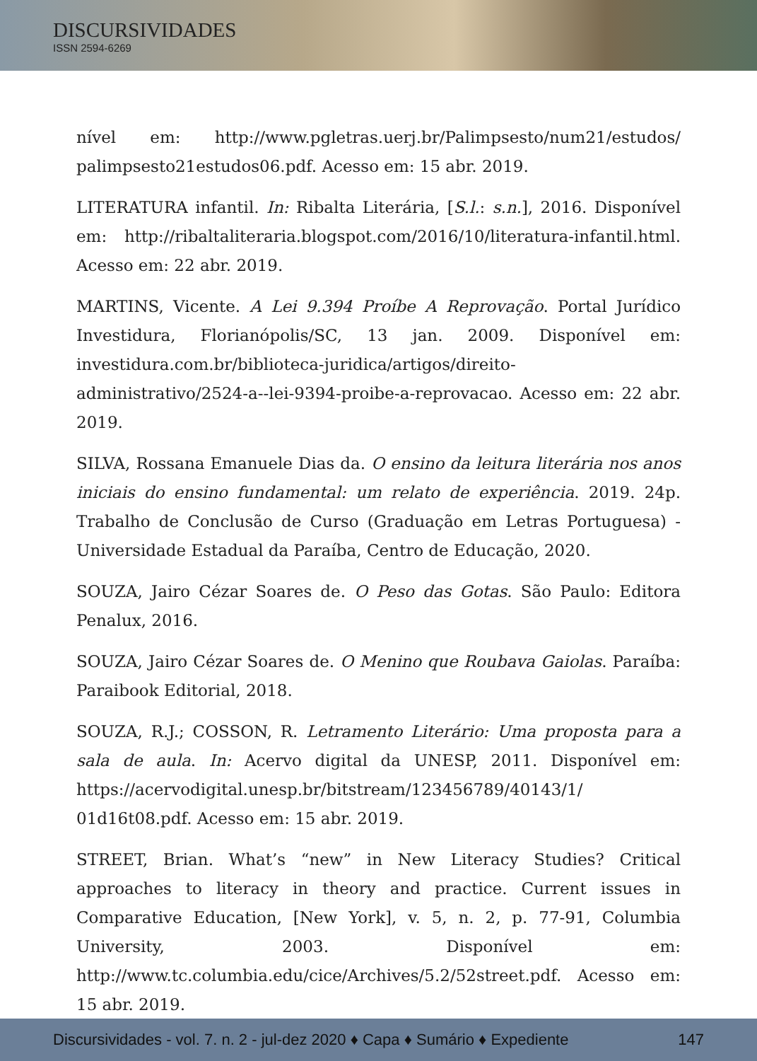DISCURSIVIDADES
ISSN 2594-6269
nível em: http://www.pgletras.uerj.br/Palimpsesto/num21/estudos/ palimpsesto21estudos06.pdf. Acesso em: 15 abr. 2019.
LITERATURA infantil. In: Ribalta Literária, [S.l.: s.n.], 2016. Disponível em: http://ribaltaliteraria.blogspot.com/2016/10/literatura-infantil.html. Acesso em: 22 abr. 2019.
MARTINS, Vicente. A Lei 9.394 Proíbe A Reprovação. Portal Jurídico Investidura, Florianópolis/SC, 13 jan. 2009. Disponível em: investidura.com.br/biblioteca-juridica/artigos/direito-administrativo/2524-a--lei-9394-proibe-a-reprovacao. Acesso em: 22 abr. 2019.
SILVA, Rossana Emanuele Dias da. O ensino da leitura literária nos anos iniciais do ensino fundamental: um relato de experiência. 2019. 24p. Trabalho de Conclusão de Curso (Graduação em Letras Portuguesa) - Universidade Estadual da Paraíba, Centro de Educação, 2020.
SOUZA, Jairo Cézar Soares de. O Peso das Gotas. São Paulo: Editora Penalux, 2016.
SOUZA, Jairo Cézar Soares de. O Menino que Roubava Gaiolas. Paraíba: Paraibook Editorial, 2018.
SOUZA, R.J.; COSSON, R. Letramento Literário: Uma proposta para a sala de aula. In: Acervo digital da UNESP, 2011. Disponível em: https://acervodigital.unesp.br/bitstream/123456789/40143/1/ 01d16t08.pdf. Acesso em: 15 abr. 2019.
STREET, Brian. What’s “new” in New Literacy Studies? Critical approaches to literacy in theory and practice. Current issues in Comparative Education, [New York], v. 5, n. 2, p. 77-91, Columbia University, 2003. Disponível em: http://www.tc.columbia.edu/cice/Archives/5.2/52street.pdf. Acesso em: 15 abr. 2019.
Discursividades - vol. 7. n. 2 - jul-dez 2020 ♦ Capa ♦ Sumário ♦ Expediente 147